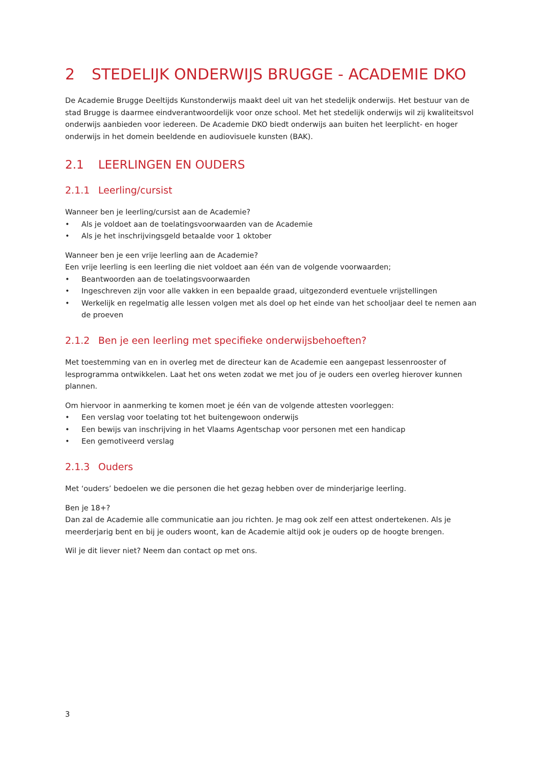2 STEDELIJK ONDERWIJS BRUGGE - ACADEMIE DKO
De Academie Brugge Deeltijds Kunstonderwijs maakt deel uit van het stedelijk onderwijs. Het bestuur van de stad Brugge is daarmee eindverantwoordelijk voor onze school. Met het stedelijk onderwijs wil zij kwaliteitsvol onderwijs aanbieden voor iedereen. De Academie DKO biedt onderwijs aan buiten het leerplicht- en hoger onderwijs in het domein beeldende en audiovisuele kunsten (BAK).
2.1 LEERLINGEN EN OUDERS
2.1.1 Leerling/cursist
Wanneer ben je leerling/cursist aan de Academie?
• Als je voldoet aan de toelatingsvoorwaarden van de Academie
• Als je het inschrijvingsgeld betaalde voor 1 oktober
Wanneer ben je een vrije leerling aan de Academie?
Een vrije leerling is een leerling die niet voldoet aan één van de volgende voorwaarden;
• Beantwoorden aan de toelatingsvoorwaarden
• Ingeschreven zijn voor alle vakken in een bepaalde graad, uitgezonderd eventuele vrijstellingen
• Werkelijk en regelmatig alle lessen volgen met als doel op het einde van het schooljaar deel te nemen aan de proeven
2.1.2 Ben je een leerling met specifieke onderwijsbehoeften?
Met toestemming van en in overleg met de directeur kan de Academie een aangepast lessenrooster of lesprogramma ontwikkelen. Laat het ons weten zodat we met jou of je ouders een overleg hierover kunnen plannen.
Om hiervoor in aanmerking te komen moet je één van de volgende attesten voorleggen:
• Een verslag voor toelating tot het buitengewoon onderwijs
• Een bewijs van inschrijving in het Vlaams Agentschap voor personen met een handicap
• Een gemotiveerd verslag
2.1.3 Ouders
Met ‘ouders’ bedoelen we die personen die het gezag hebben over de minderjarige leerling.
Ben je 18+?
Dan zal de Academie alle communicatie aan jou richten. Je mag ook zelf een attest ondertekenen. Als je meerderjarig bent en bij je ouders woont, kan de Academie altijd ook je ouders op de hoogte brengen.
Wil je dit liever niet? Neem dan contact op met ons.
3